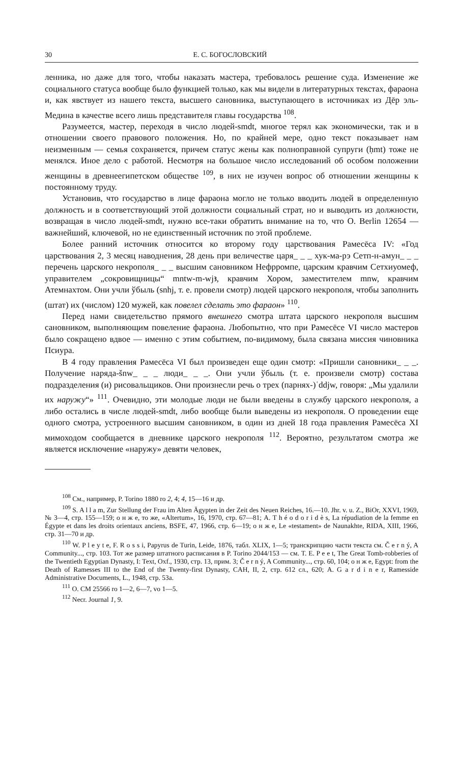30 Е. С. БОГОСЛОВСКИЙ
ленника, но даже для того, чтобы наказать мастера, требовалось решение суда. Изменение же социального статуса вообще было функцией только, как мы видели в литературных текстах, фараона и, как явствует из нашего текста, высшего сановника, выступающего в источниках из Дēр эль-Медина в качестве всего лишь представителя главы государства <sup>108</sup>.
Разумеется, мастер, переходя в число людей-smdt, многое терял как экономически, так и в отношении своего правового положения. Но, по крайней мере, одно текст показывает нам неизменным — семья сохраняется, причем статус жены как полноправной супруги (ḥmt) тоже не менялся. Иное дело с работой. Несмотря на большое число исследований об особом положении женщины в древнеегипетском обществе <sup>109</sup>, в них не изучен вопрос об отношении женщины к постоянному труду.
Установив, что государство в лице фараона могло не только вводить людей в определенную должность и в соответствующий этой должности социальный страт, но и выводить из должности, возвращая в число людей-smdt, нужно все-таки обратить внимание на то, что O. Berlin 12654 — важнейший, ключевой, но не единственный источник по этой проблеме.
Более ранний источник относится ко второму году царствования Рамесēса IV: «Год царствования 2, 3 месяц наводнения, 28 день при величестве царя_ _ _ хук-ма-рэ Сетп-н-амун_ _ _ перечень царского некрополя_ _ _ высшим сановником Нефрромпе, царским кравчим Сетхиуомеф, управителем „сокровищницы“ mntw-m-wjꜣ, кравчим Хором, заместителем mnw, кравчим Атемнахтом. Они учли ўбыль (snhj, т. е. провели смотр) людей царского некрополя, чтобы заполнить (штат) их (числом) 120 мужей, как повелел сделать это фараон» <sup>110</sup>.
Перед нами свидетельство прямого внешнего смотра штата царского некрополя высшим сановником, выполняющим повеление фараона. Любопытно, что при Рамесēсе VI число мастеров было сокращено вдвое — именно с этим событием, по-видимому, была связана миссия чиновника Псиура.
В 4 году правления Рамесēса VI был произведен еще один смотр: «Пришли сановники_ _ _. Получение наряда-šnw_ _ _ люди_ _ _. Они учли ўбыль (т. е. произвели смотр) состава подразделения (и) рисовальщиков. Они произнесли речь о трех (парнях-)ʿddjw, говоря: „Мы удалили их наружу“» <sup>111</sup>. Очевидно, эти молодые люди не были введены в службу царского некрополя, а либо остались в числе людей-smdt, либо вообще были выведены из некрополя. О проведении еще одного смотра, устроенного высшим сановником, в один из дней 18 года правления Рамесēса XI мимоходом сообщается в дневнике царского некрополя <sup>112</sup>. Вероятно, результатом смотра же является исключение «наружу» девяти человек,
<sup>108</sup> См., например, P. Torino 1880 ro 2, 4; 4, 15—16 и др.
<sup>109</sup> S. A l l a m, Zur Stellung der Frau im Alten Ägypten in der Zeit des Neuen Reiches, 16.—10. Jhr. v. u. Z., BiOr, XXVI, 1969, № 3—4, стр. 155—159; о н ж е, то же, «Altertum», 16, 1970, стр. 67—81; A. T h é o d o r i d è s, La répudiation de la femme en Égypte et dans les droits orientaux anciens, BSFE, 47, 1966, стр. 6—19; о н ж е, Le «testament» de Naunakhte, RIDA, XIII, 1966, стр. 31—70 и др.
<sup>110</sup> W. P l e y t e, F. R o s s i, Papyrus de Turin, Leide, 1876, табл. XLIX, 1—5; транскрипцию части текста см. Č e r n ý, A Community..., стр. 103. Тот же размер штатного расписания в P. Torino 2044/153 — см. T. E. P e e t, The Great Tomb-robberies of the Twentieth Egyptian Dynasty, I: Text, Oxf., 1930, стр. 13, прим. 3; Č e r n ý, A Community..., стр. 60, 104; о н ж е, Egypt: from the Death of Ramesses III to the End of the Twenty-first Dynasty, CAH, II, 2, стр. 612 сл., 620; A. G a r d i n e r, Ramesside Administrative Documents, L., 1948, стр. 53a.
<sup>111</sup> O. CM 25566 ro 1—2, 6—7, vo 1—5.
<sup>112</sup> Necr. Journal 1, 9.